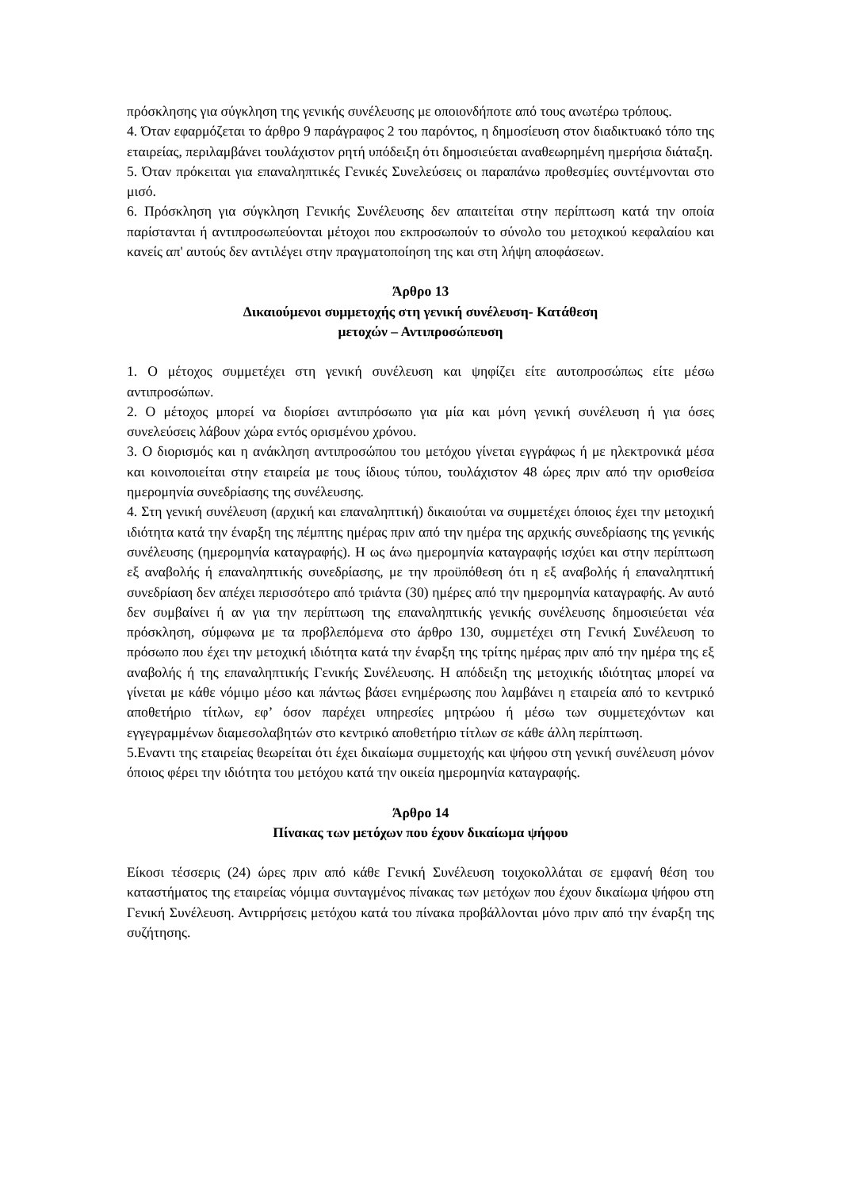πρόσκλησης για σύγκληση της γενικής συνέλευσης με οποιονδήποτε από τους ανωτέρω τρόπους.
4. Όταν εφαρμόζεται το άρθρο 9 παράγραφος 2 του παρόντος, η δημοσίευση στον διαδικτυακό τόπο της εταιρείας, περιλαμβάνει τουλάχιστον ρητή υπόδειξη ότι δημοσιεύεται αναθεωρημένη ημερήσια διάταξη.
5. Όταν πρόκειται για επαναληπτικές Γενικές Συνελεύσεις οι παραπάνω προθεσμίες συντέμνονται στο μισό.
6. Πρόσκληση για σύγκληση Γενικής Συνέλευσης δεν απαιτείται στην περίπτωση κατά την οποία παρίστανται ή αντιπροσωπεύονται μέτοχοι που εκπροσωπούν το σύνολο του μετοχικού κεφαλαίου και κανείς απ' αυτούς δεν αντιλέγει στην πραγματοποίηση της και στη λήψη αποφάσεων.
Άρθρο 13
Δικαιούμενοι συμμετοχής στη γενική συνέλευση- Κατάθεση
μετοχών – Αντιπροσώπευση
1. Ο μέτοχος συμμετέχει στη γενική συνέλευση και ψηφίζει είτε αυτοπροσώπως είτε μέσω αντιπροσώπων.
2. Ο μέτοχος μπορεί να διορίσει αντιπρόσωπο για μία και μόνη γενική συνέλευση ή για όσες συνελεύσεις λάβουν χώρα εντός ορισμένου χρόνου.
3. Ο διορισμός και η ανάκληση αντιπροσώπου του μετόχου γίνεται εγγράφως ή με ηλεκτρονικά μέσα και κοινοποιείται στην εταιρεία με τους ίδιους τύπου, τουλάχιστον 48 ώρες πριν από την ορισθείσα ημερομηνία συνεδρίασης της συνέλευσης.
4. Στη γενική συνέλευση (αρχική και επαναληπτική) δικαιούται να συμμετέχει όποιος έχει την μετοχική ιδιότητα κατά την έναρξη της πέμπτης ημέρας πριν από την ημέρα της αρχικής συνεδρίασης της γενικής συνέλευσης (ημερομηνία καταγραφής). Η ως άνω ημερομηνία καταγραφής ισχύει και στην περίπτωση εξ αναβολής ή επαναληπτικής συνεδρίασης, με την προϋπόθεση ότι η εξ αναβολής ή επαναληπτική συνεδρίαση δεν απέχει περισσότερο από τριάντα (30) ημέρες από την ημερομηνία καταγραφής. Αν αυτό δεν συμβαίνει ή αν για την περίπτωση της επαναληπτικής γενικής συνέλευσης δημοσιεύεται νέα πρόσκληση, σύμφωνα με τα προβλεπόμενα στο άρθρο 130, συμμετέχει στη Γενική Συνέλευση το πρόσωπο που έχει την μετοχική ιδιότητα κατά την έναρξη της τρίτης ημέρας πριν από την ημέρα της εξ αναβολής ή της επαναληπτικής Γενικής Συνέλευσης. Η απόδειξη της μετοχικής ιδιότητας μπορεί να γίνεται με κάθε νόμιμο μέσο και πάντως βάσει ενημέρωσης που λαμβάνει η εταιρεία από το κεντρικό αποθετήριο τίτλων, εφ’ όσον παρέχει υπηρεσίες μητρώου ή μέσω των συμμετεχόντων και εγγεγραμμένων διαμεσολαβητών στο κεντρικό αποθετήριο τίτλων σε κάθε άλλη περίπτωση.
5.Εναντι της εταιρείας θεωρείται ότι έχει δικαίωμα συμμετοχής και ψήφου στη γενική συνέλευση μόνον όποιος φέρει την ιδιότητα του μετόχου κατά την οικεία ημερομηνία καταγραφής.
Άρθρο 14
Πίνακας των μετόχων που έχουν δικαίωμα ψήφου
Είκοσι τέσσερις (24) ώρες πριν από κάθε Γενική Συνέλευση τοιχοκολλάται σε εμφανή θέση του καταστήματος της εταιρείας νόμιμα συνταγμένος πίνακας των μετόχων που έχουν δικαίωμα ψήφου στη Γενική Συνέλευση. Αντιρρήσεις μετόχου κατά του πίνακα προβάλλονται μόνο πριν από την έναρξη της συζήτησης.